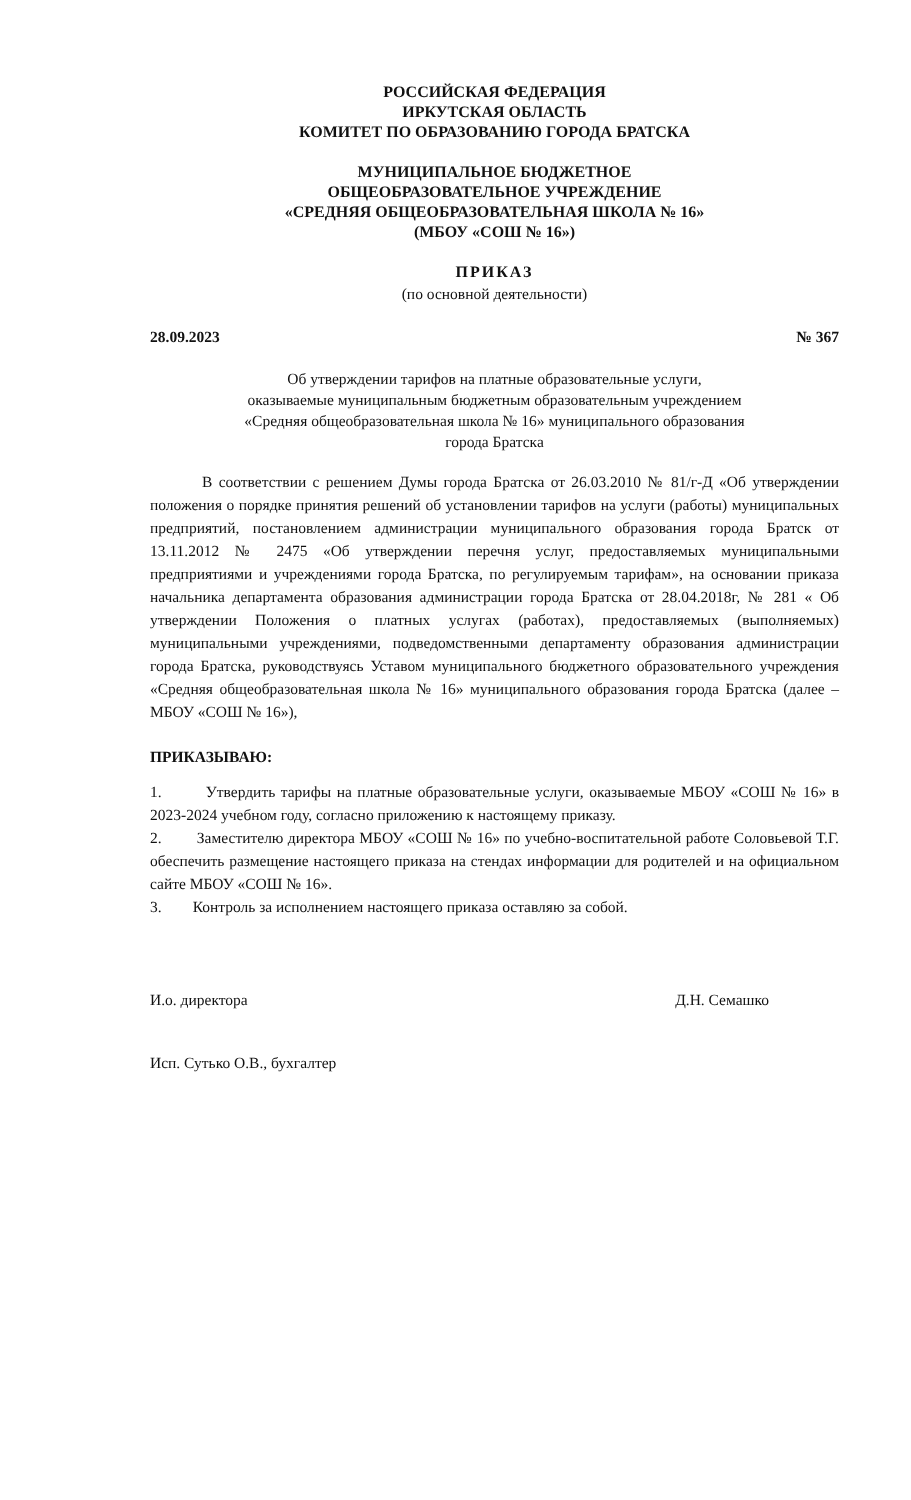РОССИЙСКАЯ ФЕДЕРАЦИЯ
ИРКУТСКАЯ ОБЛАСТЬ
КОМИТЕТ ПО ОБРАЗОВАНИЮ ГОРОДА БРАТСКА
МУНИЦИПАЛЬНОЕ БЮДЖЕТНОЕ
ОБЩЕОБРАЗОВАТЕЛЬНОЕ УЧРЕЖДЕНИЕ
«СРЕДНЯЯ ОБЩЕОБРАЗОВАТЕЛЬНАЯ ШКОЛА № 16»
(МБОУ «СОШ № 16»)
ПРИКАЗ
(по основной деятельности)
28.09.2023 № 367
Об утверждении тарифов на платные образовательные услуги,
оказываемые муниципальным бюджетным образовательным учреждением
«Средняя общеобразовательная школа № 16» муниципального образования
города Братска
В соответствии с решением Думы города Братска от 26.03.2010 № 81/г-Д «Об утверждении положения о порядке принятия решений об установлении тарифов на услуги (работы) муниципальных предприятий, постановлением администрации муниципального образования города Братск от 13.11.2012 № 2475 «Об утверждении перечня услуг, предоставляемых муниципальными предприятиями и учреждениями города Братска, по регулируемым тарифам», на основании приказа начальника департамента образования администрации города Братска от 28.04.2018г, № 281 « Об утверждении Положения о платных услугах (работах), предоставляемых (выполняемых) муниципальными учреждениями, подведомственными департаменту образования администрации города Братска, руководствуясь Уставом муниципального бюджетного образовательного учреждения «Средняя общеобразовательная школа № 16» муниципального образования города Братска (далее – МБОУ «СОШ № 16»),
ПРИКАЗЫВАЮ:
1. Утвердить тарифы на платные образовательные услуги, оказываемые МБОУ «СОШ № 16» в 2023-2024 учебном году, согласно приложению к настоящему приказу.
2. Заместителю директора МБОУ «СОШ № 16» по учебно-воспитательной работе Соловьевой Т.Г. обеспечить размещение настоящего приказа на стендах информации для родителей и на официальном сайте МБОУ «СОШ № 16».
3. Контроль за исполнением настоящего приказа оставляю за собой.
И.о. директора Д.Н. Семашко
Исп. Сутько О.В., бухгалтер